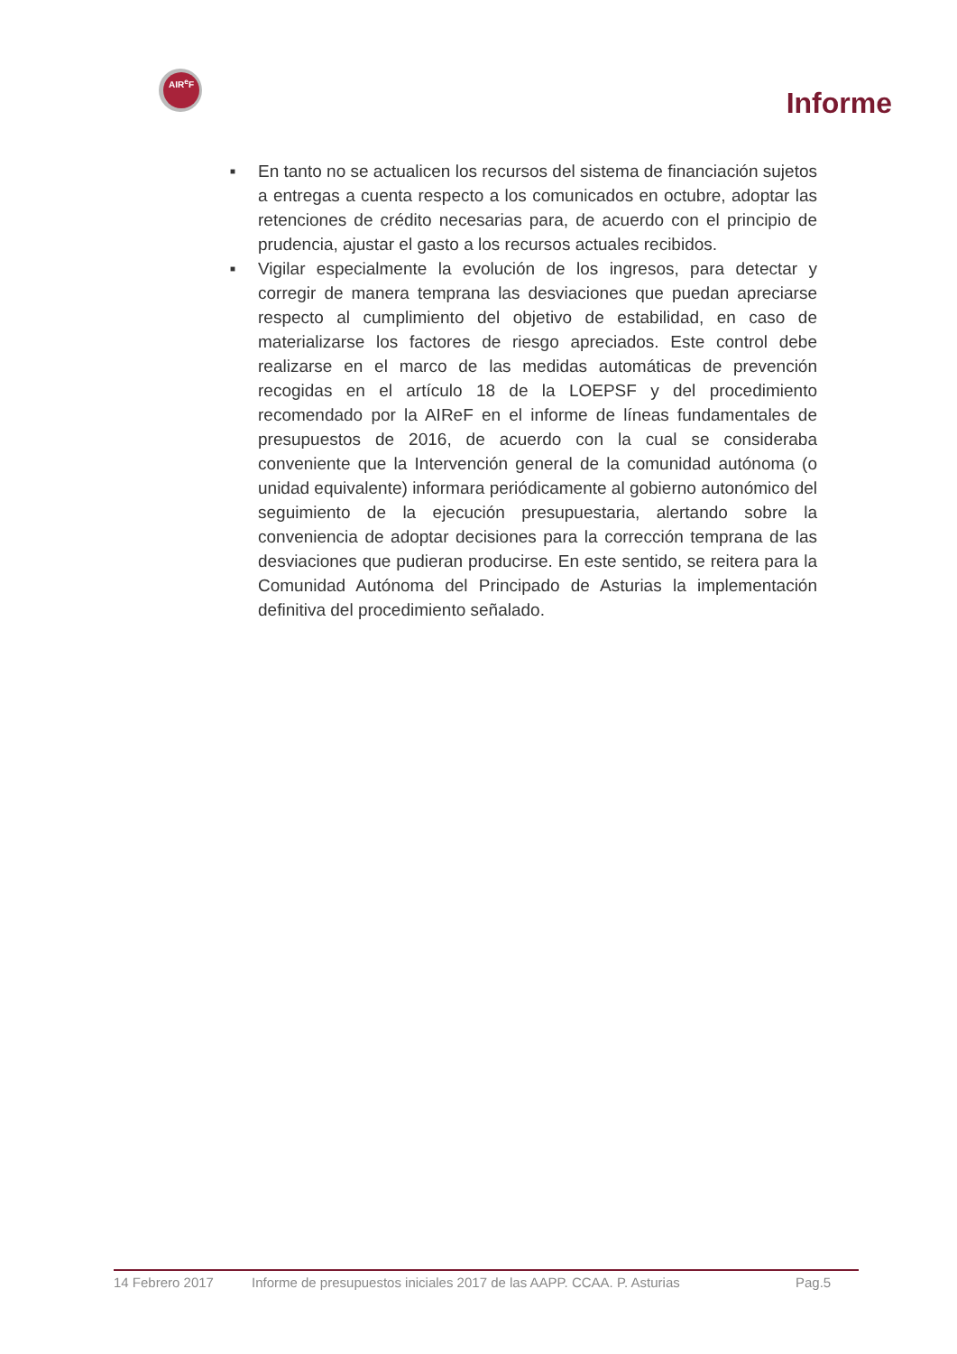AIR<sup>e</sup>F
Informe
■ En tanto no se actualicen los recursos del sistema de financiación sujetos a entregas a cuenta respecto a los comunicados en octubre, adoptar las retenciones de crédito necesarias para, de acuerdo con el principio de prudencia, ajustar el gasto a los recursos actuales recibidos.
■ Vigilar especialmente la evolución de los ingresos, para detectar y corregir de manera temprana las desviaciones que puedan apreciarse respecto al cumplimiento del objetivo de estabilidad, en caso de materializarse los factores de riesgo apreciados. Este control debe realizarse en el marco de las medidas automáticas de prevención recogidas en el artículo 18 de la LOEPSF y del procedimiento recomendado por la AIReF en el informe de líneas fundamentales de presupuestos de 2016, de acuerdo con la cual se consideraba conveniente que la Intervención general de la comunidad autónoma (o unidad equivalente) informara periódicamente al gobierno autonómico del seguimiento de la ejecución presupuestaria, alertando sobre la conveniencia de adoptar decisiones para la corrección temprana de las desviaciones que pudieran producirse. En este sentido, se reitera para la Comunidad Autónoma del Principado de Asturias la implementación definitiva del procedimiento señalado.
14 Febrero 2017 Informe de presupuestos iniciales 2017 de las AAPP. CCAA. P. Asturias Pag.5